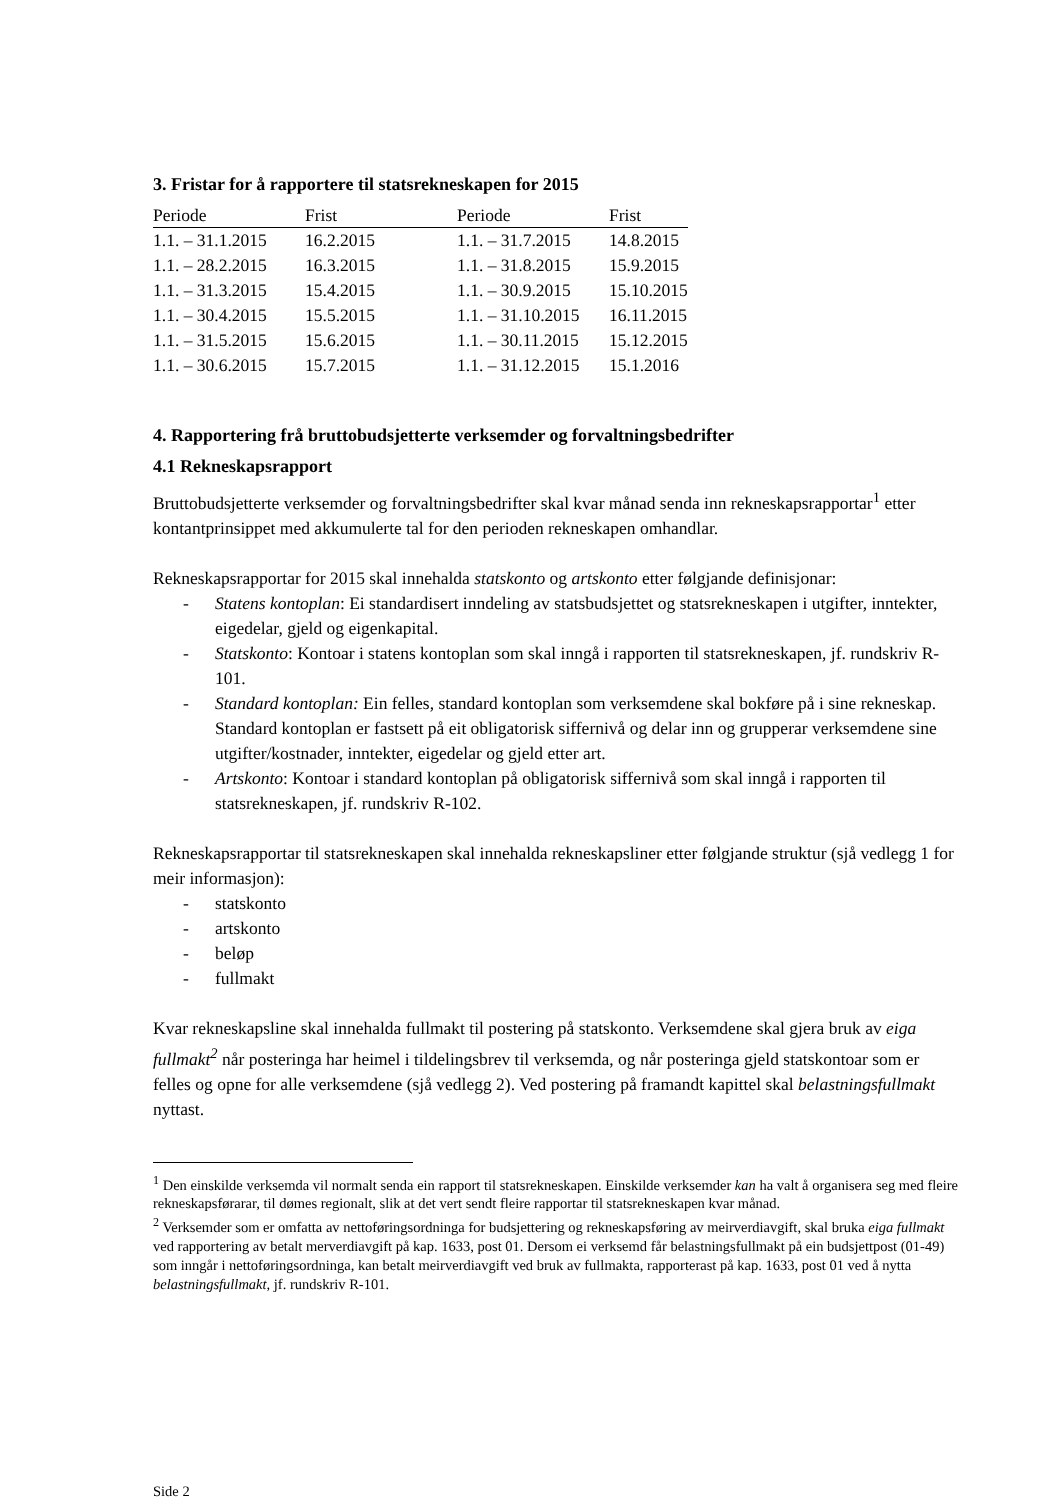3. Fristar for å rapportere til statsrekneskapen for 2015
| Periode | Frist | Periode | Frist |
| --- | --- | --- | --- |
| 1.1. – 31.1.2015 | 16.2.2015 | 1.1. – 31.7.2015 | 14.8.2015 |
| 1.1. – 28.2.2015 | 16.3.2015 | 1.1. – 31.8.2015 | 15.9.2015 |
| 1.1. – 31.3.2015 | 15.4.2015 | 1.1. – 30.9.2015 | 15.10.2015 |
| 1.1. – 30.4.2015 | 15.5.2015 | 1.1. – 31.10.2015 | 16.11.2015 |
| 1.1. – 31.5.2015 | 15.6.2015 | 1.1. – 30.11.2015 | 15.12.2015 |
| 1.1. – 30.6.2015 | 15.7.2015 | 1.1. – 31.12.2015 | 15.1.2016 |
4. Rapportering frå bruttobudsjetterte verksemder og forvaltningsbedrifter
4.1 Rekneskapsrapport
Bruttobudsjetterte verksemder og forvaltningsbedrifter skal kvar månad senda inn rekneskapsrapportar<sup>1</sup> etter kontantprinsippet med akkumulerte tal for den perioden rekneskapen omhandlar.
Rekneskapsrapportar for 2015 skal innehalda statskonto og artskonto etter følgjande definisjonar:
- Statens kontoplan: Ei standardisert inndeling av statsbudsjettet og statsrekneskapen i utgifter, inntekter, eigedelar, gjeld og eigenkapital.
- Statskonto: Kontoar i statens kontoplan som skal inngå i rapporten til statsrekneskapen, jf. rundskriv R-101.
- Standard kontoplan: Ein felles, standard kontoplan som verksemdene skal bokføre på i sine rekneskap. Standard kontoplan er fastsett på eit obligatorisk siffernivå og delar inn og grupperar verksemdene sine utgifter/kostnader, inntekter, eigedelar og gjeld etter art.
- Artskonto: Kontoar i standard kontoplan på obligatorisk siffernivå som skal inngå i rapporten til statsrekneskapen, jf. rundskriv R-102.
Rekneskapsrapportar til statsrekneskapen skal innehalda rekneskapsliner etter følgjande struktur (sjå vedlegg 1 for meir informasjon):
- statskonto
- artskonto
- beløp
- fullmakt
Kvar rekneskapsline skal innehalda fullmakt til postering på statskonto. Verksemdene skal gjera bruk av eiga fullmakt<sup>2</sup> når posteringa har heimel i tildelingsbrev til verksemda, og når posteringa gjeld statskontoar som er felles og opne for alle verksemdene (sjå vedlegg 2). Ved postering på framandt kapittel skal belastningsfullmakt nyttast.
<sup>1</sup> Den einskilde verksemda vil normalt senda ein rapport til statsrekneskapen. Einskilde verksemder kan ha valt å organisera seg med fleire rekneskapsførarar, til dømes regionalt, slik at det vert sendt fleire rapportar til statsrekneskapen kvar månad.
<sup>2</sup> Verksemder som er omfatta av nettoføringsordninga for budsjettering og rekneskapsføring av meirverdiavgift, skal bruka eiga fullmakt ved rapportering av betalt merverdiavgift på kap. 1633, post 01. Dersom ei verksemd får belastningsfullmakt på ein budsjettpost (01-49) som inngår i nettoføringsordninga, kan betalt meirverdiavgift ved bruk av fullmakta, rapporterast på kap. 1633, post 01 ved å nytta belastningsfullmakt, jf. rundskriv R-101.
Side 2